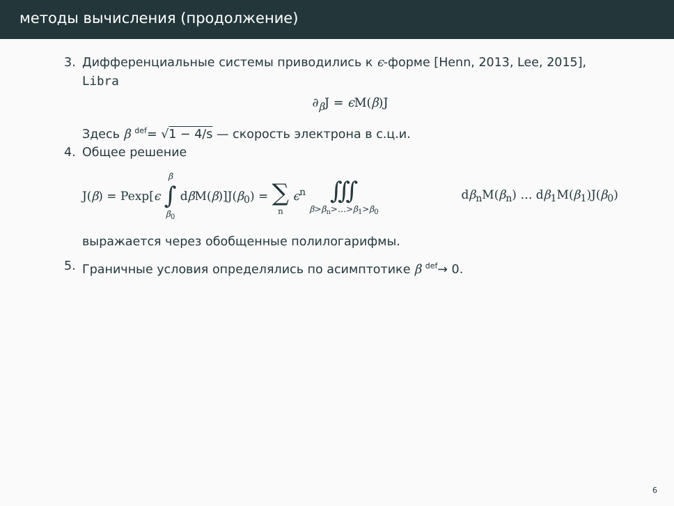методы вычисления (продолжение)
3. Дифференциальные системы приводились к ϵ-форме [Henn, 2013, Lee, 2015], Libra
∂<sub>β</sub>J = ϵ M(β)J
Здесь β <sup>def</sup>= √1 − 4/s — скорость электрона в с.ц.и.
4. Общее решение
J(β) = Pexp[ϵ β ∫ β<sub>0</sub> dβ M(β)]J(β<sub>0</sub>) = ∑ n ϵ<sup>n</sup> ∭ β>β<sub>n</sub>>…>β<sub>1</sub>>β<sub>0</sub> dβ<sub>n</sub>M(β<sub>n</sub>) … dβ<sub>1</sub>M(β<sub>1</sub>)J(β<sub>0</sub>)
выражается через обобщенные полилогарифмы.
5. Граничные условия определялись по асимптотике β <sup>def</sup>→ 0.
6